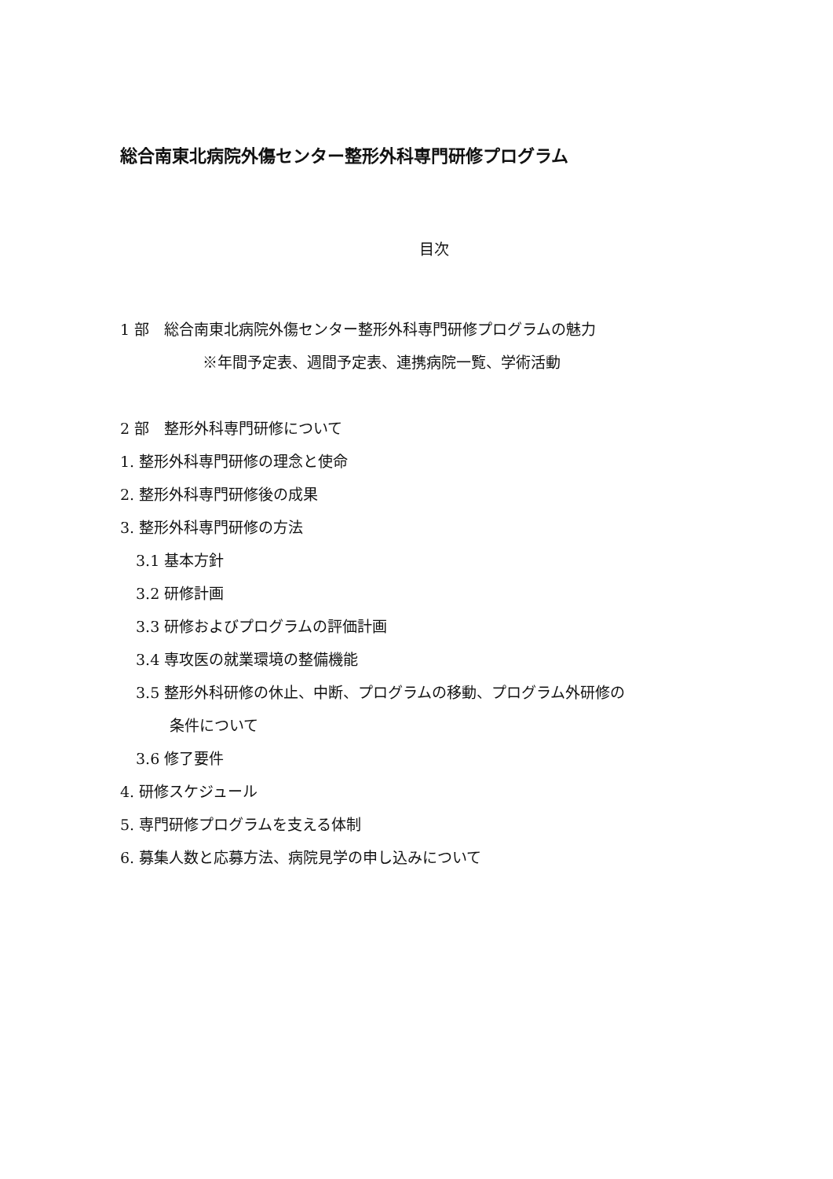総合南東北病院外傷センター整形外科専門研修プログラム
目次
1 部　総合南東北病院外傷センター整形外科専門研修プログラムの魅力
※年間予定表、週間予定表、連携病院一覧、学術活動
2 部　整形外科専門研修について
1. 整形外科専門研修の理念と使命
2. 整形外科専門研修後の成果
3. 整形外科専門研修の方法
3.1 基本方針
3.2 研修計画
3.3 研修およびプログラムの評価計画
3.4 専攻医の就業環境の整備機能
3.5 整形外科研修の休止、中断、プログラムの移動、プログラム外研修の
条件について
3.6 修了要件
4. 研修スケジュール
5. 専門研修プログラムを支える体制
6. 募集人数と応募方法、病院見学の申し込みについて